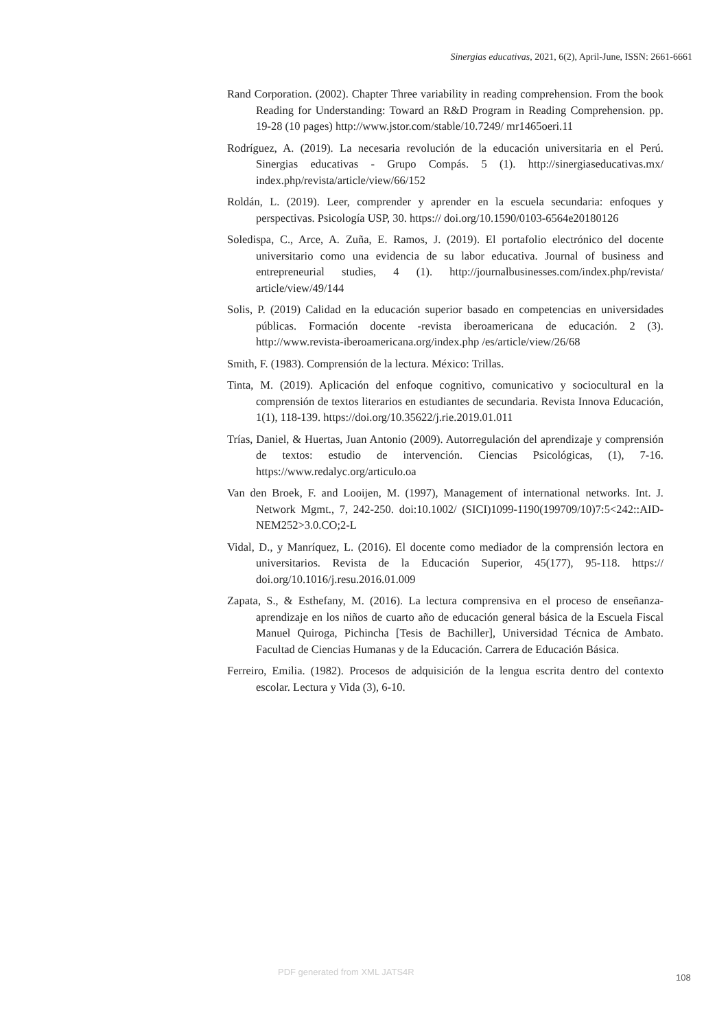Sinergias educativas, 2021, 6(2), April-June, ISSN: 2661-6661
Rand Corporation. (2002). Chapter Three variability in reading comprehension. From the book Reading for Understanding: Toward an R&D Program in Reading Comprehension. pp. 19-28 (10 pages) http://www.jstor.com/stable/10.7249/ mr1465oeri.11
Rodríguez, A. (2019). La necesaria revolución de la educación universitaria en el Perú. Sinergias educativas - Grupo Compás. 5 (1). http://sinergiaseducativas.mx/ index.php/revista/article/view/66/152
Roldán, L. (2019). Leer, comprender y aprender en la escuela secundaria: enfoques y perspectivas. Psicología USP, 30. https:// doi.org/10.1590/0103-6564e20180126
Soledispa, C., Arce, A. Zuña, E. Ramos, J. (2019). El portafolio electrónico del docente universitario como una evidencia de su labor educativa. Journal of business and entrepreneurial studies, 4 (1). http://journalbusinesses.com/index.php/revista/ article/view/49/144
Solis, P. (2019) Calidad en la educación superior basado en competencias en universidades públicas. Formación docente -revista iberoamericana de educación. 2 (3). http://www.revista-iberoamericana.org/index.php /es/article/view/26/68
Smith, F. (1983). Comprensión de la lectura. México: Trillas.
Tinta, M. (2019). Aplicación del enfoque cognitivo, comunicativo y sociocultural en la comprensión de textos literarios en estudiantes de secundaria. Revista Innova Educación, 1(1), 118-139. https://doi.org/10.35622/j.rie.2019.01.011
Trías, Daniel, & Huertas, Juan Antonio (2009). Autorregulación del aprendizaje y comprensión de textos: estudio de intervención. Ciencias Psicológicas, (1), 7-16. https://www.redalyc.org/articulo.oa
Van den Broek, F. and Looijen, M. (1997), Management of international networks. Int. J. Network Mgmt., 7, 242-250. doi:10.1002/ (SICI)1099-1190(199709/10)7:5<242::AID-NEM252>3.0.CO;2-L
Vidal, D., y Manríquez, L. (2016). El docente como mediador de la comprensión lectora en universitarios. Revista de la Educación Superior, 45(177), 95-118. https:// doi.org/10.1016/j.resu.2016.01.009
Zapata, S., & Esthefany, M. (2016). La lectura comprensiva en el proceso de enseñanza-aprendizaje en los niños de cuarto año de educación general básica de la Escuela Fiscal Manuel Quiroga, Pichincha [Tesis de Bachiller], Universidad Técnica de Ambato. Facultad de Ciencias Humanas y de la Educación. Carrera de Educación Básica.
Ferreiro, Emilia. (1982). Procesos de adquisición de la lengua escrita dentro del contexto escolar. Lectura y Vida (3), 6-10.
PDF generated from XML JATS4R
108